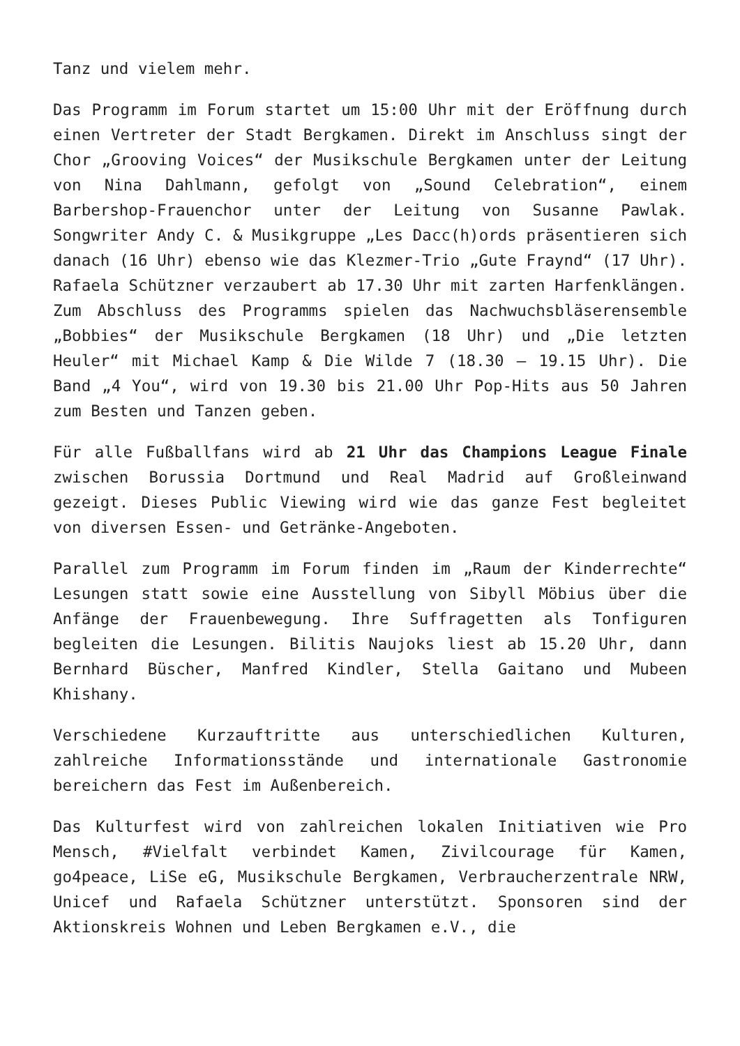Tanz und vielem mehr.
Das Programm im Forum startet um 15:00 Uhr mit der Eröffnung durch einen Vertreter der Stadt Bergkamen. Direkt im Anschluss singt der Chor „Grooving Voices“ der Musikschule Bergkamen unter der Leitung von Nina Dahlmann, gefolgt von „Sound Celebration“, einem Barbershop-Frauenchor unter der Leitung von Susanne Pawlak. Songwriter Andy C. & Musikgruppe „Les Dacc(h)ords präsentieren sich danach (16 Uhr) ebenso wie das Klezmer-Trio „Gute Fraynd“ (17 Uhr). Rafaela Schützner verzaubert ab 17.30 Uhr mit zarten Harfenklängen. Zum Abschluss des Programms spielen das Nachwuchsbläserensemble „Bobbies“ der Musikschule Bergkamen (18 Uhr) und „Die letzten Heuler“ mit Michael Kamp & Die Wilde 7 (18.30 – 19.15 Uhr). Die Band „4 You“, wird von 19.30 bis 21.00 Uhr Pop-Hits aus 50 Jahren zum Besten und Tanzen geben.
Für alle Fußballfans wird ab 21 Uhr das Champions League Finale zwischen Borussia Dortmund und Real Madrid auf Großleinwand gezeigt. Dieses Public Viewing wird wie das ganze Fest begleitet von diversen Essen- und Getränke-Angeboten.
Parallel zum Programm im Forum finden im „Raum der Kinderrechte“ Lesungen statt sowie eine Ausstellung von Sibyll Möbius über die Anfänge der Frauenbewegung. Ihre Suffragetten als Tonfiguren begleiten die Lesungen. Bilitis Naujoks liest ab 15.20 Uhr, dann Bernhard Büscher, Manfred Kindler, Stella Gaitano und Mubeen Khishany.
Verschiedene Kurzauftritte aus unterschiedlichen Kulturen, zahlreiche Informationsstände und internationale Gastronomie bereichern das Fest im Außenbereich.
Das Kulturfest wird von zahlreichen lokalen Initiativen wie Pro Mensch, #Vielfalt verbindet Kamen, Zivilcourage für Kamen, go4peace, LiSe eG, Musikschule Bergkamen, Verbraucherzentrale NRW, Unicef und Rafaela Schützner unterstützt. Sponsoren sind der Aktionskreis Wohnen und Leben Bergkamen e.V., die